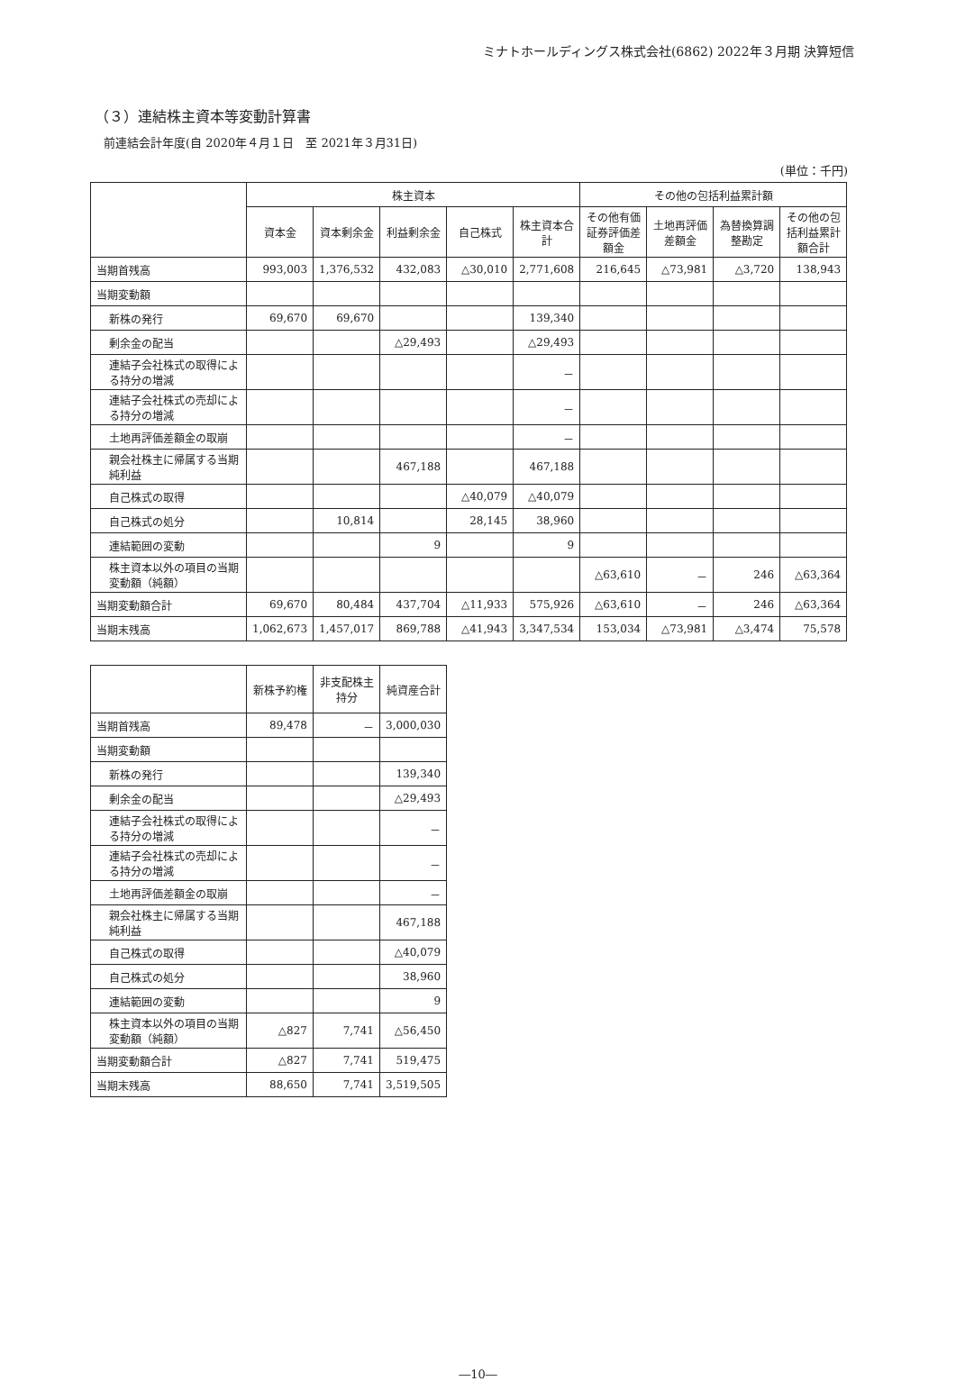ミナトホールディングス株式会社(6862) 2022年３月期 決算短信
（３）連結株主資本等変動計算書
前連結会計年度(自 2020年４月１日　至 2021年３月31日)
(単位：千円)
| | 株主資本 | | | | | その他の包括利益累計額 | | | |
| --- | --- | --- | --- | --- | --- | --- | --- | --- | --- |
| | 資本金 | 資本剰余金 | 利益剰余金 | 自己株式 | 株主資本合計 | その他有価証券評価差額金 | 土地再評価差額金 | 為替換算調整勘定 | その他の包括利益累計額合計 |
| 当期首残高 | 993,003 | 1,376,532 | 432,083 | △30,010 | 2,771,608 | 216,645 | △73,981 | △3,720 | 138,943 |
| 当期変動額 | | | | | | | | | |
| 新株の発行 | 69,670 | 69,670 | | | 139,340 | | | | |
| 剰余金の配当 | | | △29,493 | | △29,493 | | | | |
| 連結子会社株式の取得による持分の増減 | | | | | － | | | | |
| 連結子会社株式の売却による持分の増減 | | | | | － | | | | |
| 土地再評価差額金の取崩 | | | | | － | | | | |
| 親会社株主に帰属する当期純利益 | | | 467,188 | | 467,188 | | | | |
| 自己株式の取得 | | | | △40,079 | △40,079 | | | | |
| 自己株式の処分 | | 10,814 | | 28,145 | 38,960 | | | | |
| 連結範囲の変動 | | | 9 | | 9 | | | | |
| 株主資本以外の項目の当期変動額（純額） | | | | | | △63,610 | － | 246 | △63,364 |
| 当期変動額合計 | 69,670 | 80,484 | 437,704 | △11,933 | 575,926 | △63,610 | － | 246 | △63,364 |
| 当期末残高 | 1,062,673 | 1,457,017 | 869,788 | △41,943 | 3,347,534 | 153,034 | △73,981 | △3,474 | 75,578 |
| | 新株予約権 | 非支配株主持分 | 純資産合計 |
| --- | --- | --- | --- |
| 当期首残高 | 89,478 | － | 3,000,030 |
| 当期変動額 | | | |
| 新株の発行 | | | 139,340 |
| 剰余金の配当 | | | △29,493 |
| 連結子会社株式の取得による持分の増減 | | | － |
| 連結子会社株式の売却による持分の増減 | | | － |
| 土地再評価差額金の取崩 | | | － |
| 親会社株主に帰属する当期純利益 | | | 467,188 |
| 自己株式の取得 | | | △40,079 |
| 自己株式の処分 | | | 38,960 |
| 連結範囲の変動 | | | 9 |
| 株主資本以外の項目の当期変動額（純額） | △827 | 7,741 | △56,450 |
| 当期変動額合計 | △827 | 7,741 | 519,475 |
| 当期末残高 | 88,650 | 7,741 | 3,519,505 |
―10―